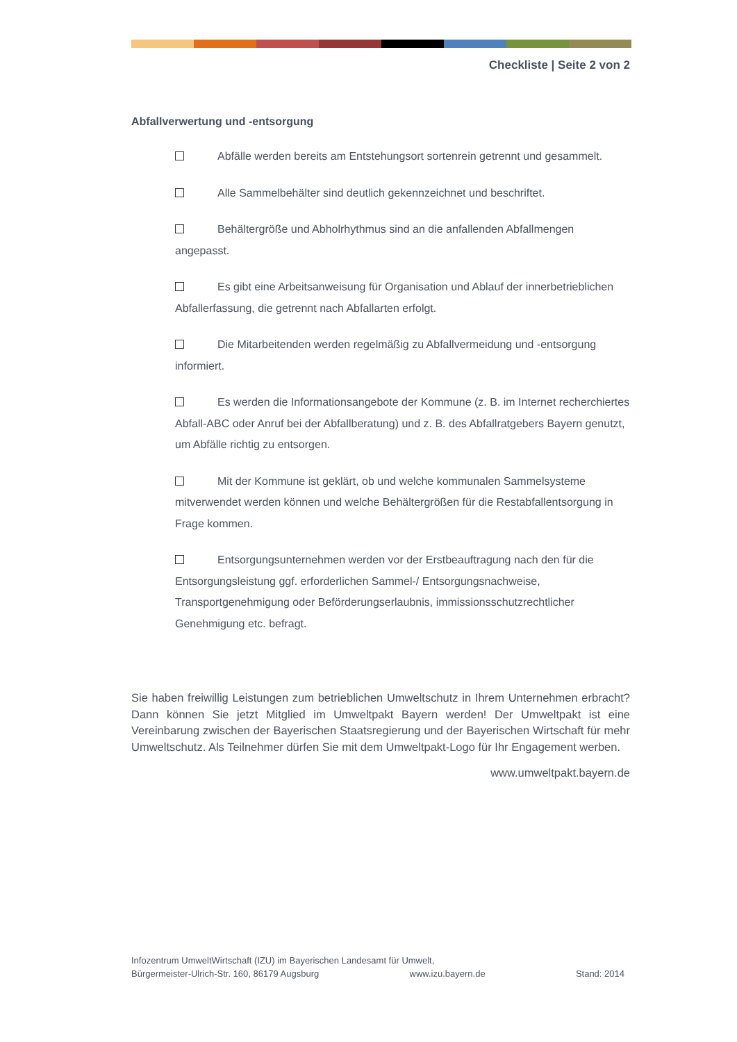Checkliste | Seite 2 von 2
Abfallverwertung und -entsorgung
Abfälle werden bereits am Entstehungsort sortenrein getrennt und gesammelt.
Alle Sammelbehälter sind deutlich gekennzeichnet und beschriftet.
Behältergröße und Abholrhythmus sind an die anfallenden Abfallmengen angepasst.
Es gibt eine Arbeitsanweisung für Organisation und Ablauf der innerbetrieblichen Abfallerfassung, die getrennt nach Abfallarten erfolgt.
Die Mitarbeitenden werden regelmäßig zu Abfallvermeidung und -entsorgung informiert.
Es werden die Informationsangebote der Kommune (z. B. im Internet recherchiertes Abfall-ABC oder Anruf bei der Abfallberatung) und z. B. des Abfallratgebers Bayern genutzt, um Abfälle richtig zu entsorgen.
Mit der Kommune ist geklärt, ob und welche kommunalen Sammelsysteme mitverwendet werden können und welche Behältergrößen für die Restabfallentsorgung in Frage kommen.
Entsorgungsunternehmen werden vor der Erstbeauftragung nach den für die Entsorgungsleistung ggf. erforderlichen Sammel-/ Entsorgungsnachweise, Transportgenehmigung oder Beförderungserlaubnis, immissionsschutzrechtlicher Genehmigung etc. befragt.
Sie haben freiwillig Leistungen zum betrieblichen Umweltschutz in Ihrem Unternehmen erbracht? Dann können Sie jetzt Mitglied im Umweltpakt Bayern werden! Der Umweltpakt ist eine Vereinbarung zwischen der Bayerischen Staatsregierung und der Bayerischen Wirtschaft für mehr Umweltschutz. Als Teilnehmer dürfen Sie mit dem Umweltpakt-Logo für Ihr Engagement werben.
www.umweltpakt.bayern.de
Infozentrum UmweltWirtschaft (IZU) im Bayerischen Landesamt für Umwelt,
Bürgermeister-Ulrich-Str. 160, 86179 Augsburg www.izu.bayern.de Stand: 2014